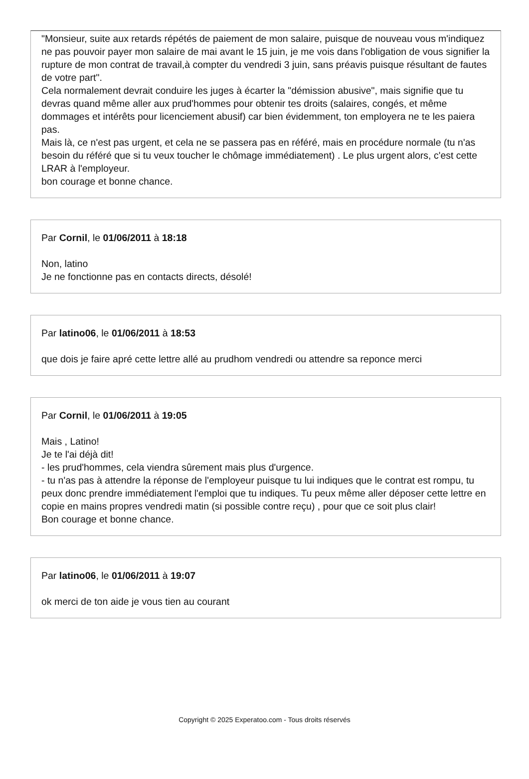"Monsieur, suite aux retards répétés de paiement de mon salaire, puisque de nouveau vous m'indiquez ne pas pouvoir payer mon salaire de mai avant le 15 juin, je me vois dans l'obligation de vous signifier la rupture de mon contrat de travail,à compter du vendredi 3 juin, sans préavis puisque résultant de fautes de votre part".
Cela normalement devrait conduire les juges à écarter la "démission abusive", mais signifie que tu devras quand même aller aux prud'hommes pour obtenir tes droits (salaires, congés, et même dommages et intérêts pour licenciement abusif) car bien évidemment, ton employera ne te les paiera pas.
Mais là, ce n'est pas urgent, et cela ne se passera pas en référé, mais en procédure normale (tu n'as besoin du référé que si tu veux toucher le chômage immédiatement) . Le plus urgent alors, c'est cette LRAR à l'employeur.
bon courage et bonne chance.
Par Cornil, le 01/06/2011 à 18:18
Non, latino
Je ne fonctionne pas en contacts directs, désolé!
Par latino06, le 01/06/2011 à 18:53
que dois je faire apré cette lettre allé au prudhom vendredi ou attendre sa reponce merci
Par Cornil, le 01/06/2011 à 19:05
Mais , Latino!
Je te l'ai déjà dit!
- les prud'hommes, cela viendra sûrement mais plus d'urgence.
- tu n'as pas à attendre la réponse de l'employeur puisque tu lui indiques que le contrat est rompu, tu peux donc prendre immédiatement l'emploi que tu indiques. Tu peux même aller déposer cette lettre en copie en mains propres vendredi matin (si possible contre reçu) , pour que ce soit plus clair!
Bon courage et bonne chance.
Par latino06, le 01/06/2011 à 19:07
ok merci de ton aide je vous tien au courant
Copyright © 2025 Experatoo.com - Tous droits réservés